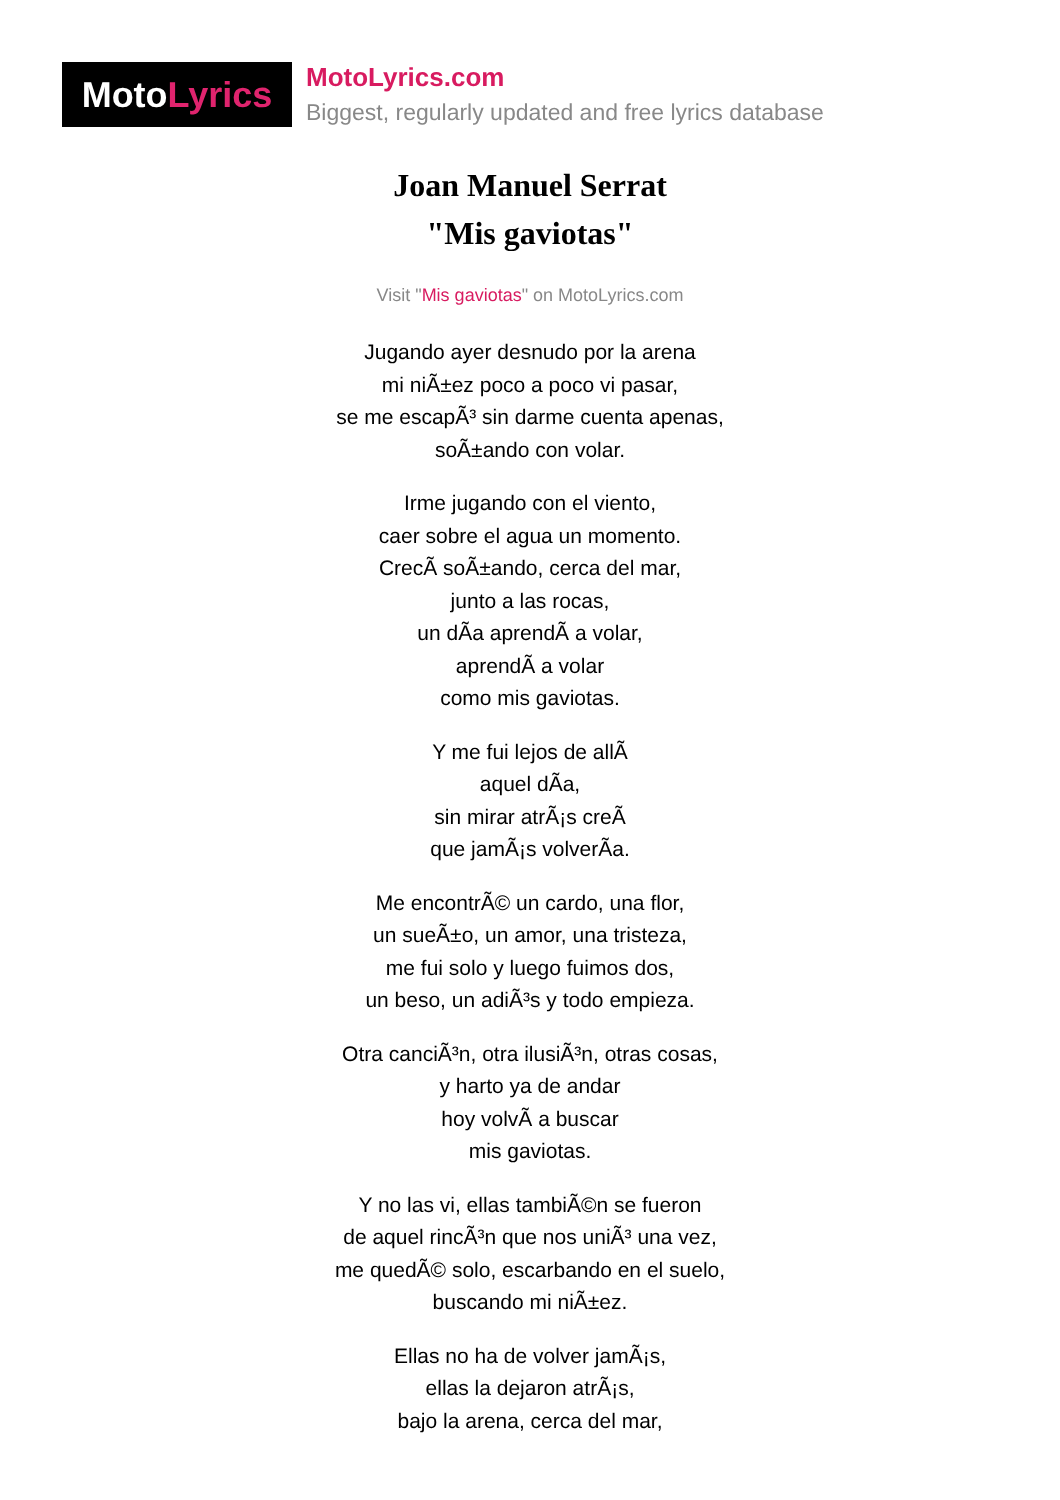MotoLyrics
MotoLyrics.com
Biggest, regularly updated and free lyrics database
Joan Manuel Serrat
"Mis gaviotas"
Visit "Mis gaviotas" on MotoLyrics.com
Jugando ayer desnudo por la arena
mi niÃ±ez poco a poco vi pasar,
se me escapÃ³ sin darme cuenta apenas,
soÃ±ando con volar.
Irme jugando con el viento,
caer sobre el agua un momento.
CrecÃ soÃ±ando, cerca del mar,
junto a las rocas,
un dÃa aprendÃ a volar,
aprendÃ a volar
como mis gaviotas.
Y me fui lejos de allÃ
aquel dÃa,
sin mirar atrÃ¡s creÃ
que jamÃ¡s volverÃa.
Me encontrÃ© un cardo, una flor,
un sueÃ±o, un amor, una tristeza,
me fui solo y luego fuimos dos,
un beso, un adiÃ³s y todo empieza.
Otra canciÃ³n, otra ilusiÃ³n, otras cosas,
y harto ya de andar
hoy volvÃ a buscar
mis gaviotas.
Y no las vi, ellas tambiÃ©n se fueron
de aquel rincÃ³n que nos uniÃ³ una vez,
me quedÃ© solo, escarbando en el suelo,
buscando mi niÃ±ez.
Ellas no ha de volver jamÃ¡s,
ellas la dejaron atrÃ¡s,
bajo la arena, cerca del mar,